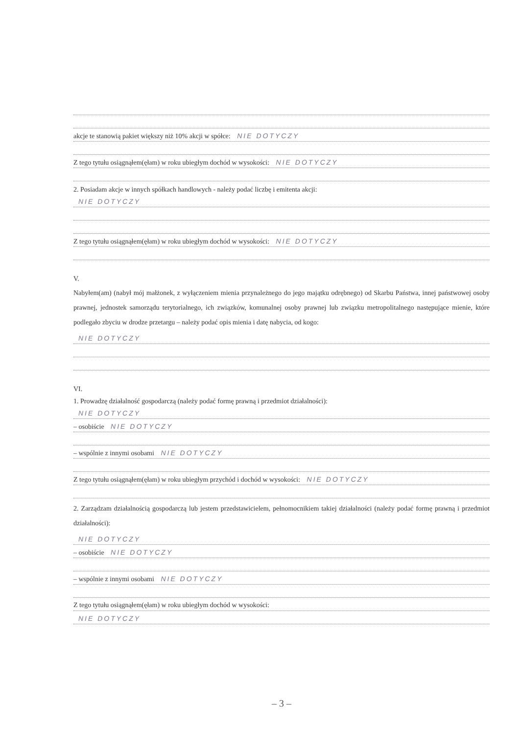akcje te stanowią pakiet większy niż 10% akcji w spółce: NIE DOTYCZY
Z tego tytułu osiągnąłem(ęłam) w roku ubiegłym dochód w wysokości: NIE DOTYCZY
2. Posiadam akcje w innych spółkach handlowych - należy podać liczbę i emitenta akcji:
NIE DOTYCZY
Z tego tytułu osiągnąłem(ęłam) w roku ubiegłym dochód w wysokości: NIE DOTYCZY
V.
Nabyłem(am) (nabył mój małżonek, z wyłączeniem mienia przynależnego do jego majątku odrębnego) od Skarbu Państwa, innej państwowej osoby prawnej, jednostek samorządu terytorialnego, ich związków, komunalnej osoby prawnej lub związku metropolitalnego następujące mienie, które podlegało zbyciu w drodze przetargu – należy podać opis mienia i datę nabycia, od kogo:
NIE DOTYCZY
VI.
1. Prowadzę działalność gospodarczą (należy podać formę prawną i przedmiot działalności):
NIE DOTYCZY
– osobiście NIE DOTYCZY
– wspólnie z innymi osobami NIE DOTYCZY
Z tego tytułu osiągnąłem(ęłam) w roku ubiegłym przychód i dochód w wysokości: NIE DOTYCZY
2. Zarządzam działalnością gospodarczą lub jestem przedstawicielem, pełnomocnikiem takiej działalności (należy podać formę prawną i przedmiot działalności):
NIE DOTYCZY
– osobiście NIE DOTYCZY
– wspólnie z innymi osobami NIE DOTYCZY
Z tego tytułu osiągnąłem(ęłam) w roku ubiegłym dochód w wysokości:
NIE DOTYCZY
– 3 –